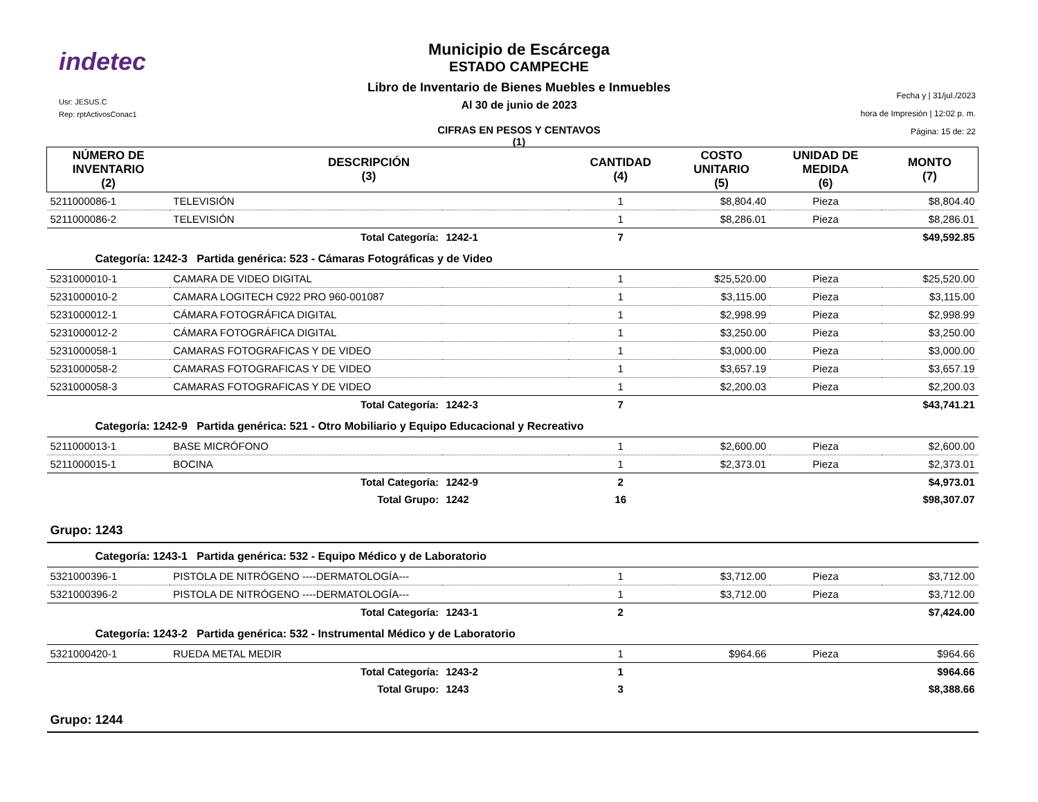indetec
Usr: JESUS.C
Rep: rptActivosConac1
Municipio de Escárcega
ESTADO CAMPECHE
Libro de Inventario de Bienes Muebles e Inmuebles
Al 30 de junio de 2023
CIFRAS EN PESOS Y CENTAVOS
(1)
Fecha y | 31/jul./2023
hora de Impresión | 12:02 p. m.
Página: 15 de: 22
| NÚMERO DE INVENTARIO (2) | DESCRIPCIÓN (3) | | CANTIDAD (4) | COSTO UNITARIO (5) | UNIDAD DE MEDIDA (6) | MONTO (7) |
| --- | --- | --- | --- | --- | --- | --- |
| 5211000086-1 | TELEVISIÓN | | 1 | $8,804.40 | Pieza | $8,804.40 |
| 5211000086-2 | TELEVISIÓN | | 1 | $8,286.01 | Pieza | $8,286.01 |
| | Total Categoría: | 1242-1 | 7 | | | $49,592.85 |
| Categoría: 1242-3 Partida genérica: 523 - Cámaras Fotográficas y de Video | | | | | | |
| 5231000010-1 | CAMARA DE VIDEO DIGITAL | | 1 | $25,520.00 | Pieza | $25,520.00 |
| 5231000010-2 | CAMARA LOGITECH C922 PRO 960-001087 | | 1 | $3,115.00 | Pieza | $3,115.00 |
| 5231000012-1 | CÁMARA FOTOGRÁFICA DIGITAL | | 1 | $2,998.99 | Pieza | $2,998.99 |
| 5231000012-2 | CÁMARA FOTOGRÁFICA DIGITAL | | 1 | $3,250.00 | Pieza | $3,250.00 |
| 5231000058-1 | CAMARAS FOTOGRAFICAS Y DE VIDEO | | 1 | $3,000.00 | Pieza | $3,000.00 |
| 5231000058-2 | CAMARAS FOTOGRAFICAS Y DE VIDEO | | 1 | $3,657.19 | Pieza | $3,657.19 |
| 5231000058-3 | CAMARAS FOTOGRAFICAS Y DE VIDEO | | 1 | $2,200.03 | Pieza | $2,200.03 |
| | Total Categoría: | 1242-3 | 7 | | | $43,741.21 |
| Categoría: 1242-9 Partida genérica: 521 - Otro Mobiliario y Equipo Educacional y Recreativo | | | | | | |
| 5211000013-1 | BASE MICRÓFONO | | 1 | $2,600.00 | Pieza | $2,600.00 |
| 5211000015-1 | BOCINA | | 1 | $2,373.01 | Pieza | $2,373.01 |
| | Total Categoría: | 1242-9 | 2 | | | $4,973.01 |
| | Total Grupo: | 1242 | 16 | | | $98,307.07 |
| Grupo: 1243 | | | | | | |
| Categoría: 1243-1 Partida genérica: 532 - Equipo Médico y de Laboratorio | | | | | | |
| 5321000396-1 | PISTOLA DE NITRÓGENO ----DERMATOLOGÍA--- | | 1 | $3,712.00 | Pieza | $3,712.00 |
| 5321000396-2 | PISTOLA DE NITRÓGENO ----DERMATOLOGÍA--- | | 1 | $3,712.00 | Pieza | $3,712.00 |
| | Total Categoría: | 1243-1 | 2 | | | $7,424.00 |
| Categoría: 1243-2 Partida genérica: 532 - Instrumental Médico y de Laboratorio | | | | | | |
| 5321000420-1 | RUEDA METAL MEDIR | | 1 | $964.66 | Pieza | $964.66 |
| | Total Categoría: | 1243-2 | 1 | | | $964.66 |
| | Total Grupo: | 1243 | 3 | | | $8,388.66 |
| Grupo: 1244 | | | | | | |